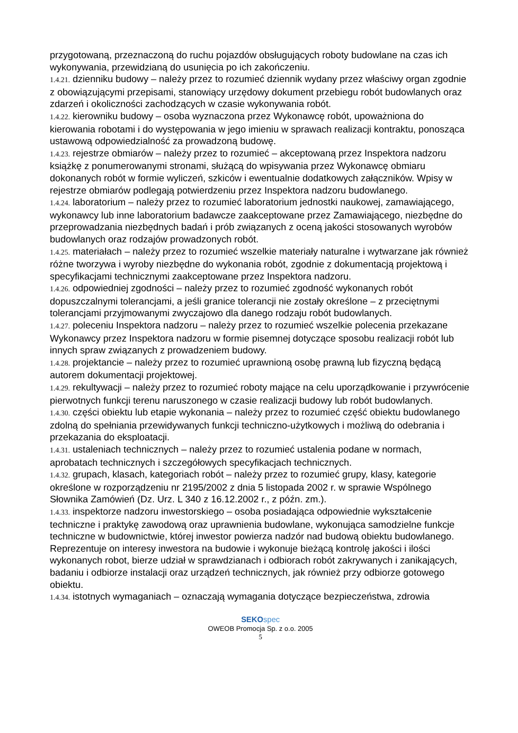przygotowaną, przeznaczoną do ruchu pojazdów obsługujących roboty budowlane na czas ich wykonywania, przewidzianą do usunięcia po ich zakończeniu.
1.4.21. dzienniku budowy – należy przez to rozumieć dziennik wydany przez właściwy organ zgodnie z obowiązującymi przepisami, stanowiący urzędowy dokument przebiegu robót budowlanych oraz zdarzeń i okoliczności zachodzących w czasie wykonywania robót.
1.4.22. kierowniku budowy – osoba wyznaczona przez Wykonawcę robót, upoważniona do kierowania robotami i do występowania w jego imieniu w sprawach realizacji kontraktu, ponosząca ustawową odpowiedzialność za prowadzoną budowę.
1.4.23. rejestrze obmiarów – należy przez to rozumieć – akceptowaną przez Inspektora nadzoru książkę z ponumerowanymi stronami, służącą do wpisywania przez Wykonawcę obmiaru dokonanych robót w formie wyliczeń, szkiców i ewentualnie dodatkowych załączników. Wpisy w rejestrze obmiarów podlegają potwierdzeniu przez Inspektora nadzoru budowlanego.
1.4.24. laboratorium – należy przez to rozumieć laboratorium jednostki naukowej, zamawiającego, wykonawcy lub inne laboratorium badawcze zaakceptowane przez Zamawiającego, niezbędne do przeprowadzania niezbędnych badań i prób związanych z oceną jakości stosowanych wyrobów budowlanych oraz rodzajów prowadzonych robót.
1.4.25. materiałach – należy przez to rozumieć wszelkie materiały naturalne i wytwarzane jak również różne tworzywa i wyroby niezbędne do wykonania robót, zgodnie z dokumentacją projektową i specyfikacjami technicznymi zaakceptowane przez Inspektora nadzoru.
1.4.26. odpowiedniej zgodności – należy przez to rozumieć zgodność wykonanych robót dopuszczalnymi tolerancjami, a jeśli granice tolerancji nie zostały określone – z przeciętnymi tolerancjami przyjmowanymi zwyczajowo dla danego rodzaju robót budowlanych.
1.4.27. poleceniu Inspektora nadzoru – należy przez to rozumieć wszelkie polecenia przekazane Wykonawcy przez Inspektora nadzoru w formie pisemnej dotyczące sposobu realizacji robót lub innych spraw związanych z prowadzeniem budowy.
1.4.28. projektancie – należy przez to rozumieć uprawnioną osobę prawną lub fizyczną będącą autorem dokumentacji projektowej.
1.4.29. rekultywacji – należy przez to rozumieć roboty mające na celu uporządkowanie i przywrócenie pierwotnych funkcji terenu naruszonego w czasie realizacji budowy lub robót budowlanych.
1.4.30. części obiektu lub etapie wykonania – należy przez to rozumieć część obiektu budowlanego zdolną do spełniania przewidywanych funkcji techniczno-użytkowych i możliwą do odebrania i przekazania do eksploatacji.
1.4.31. ustaleniach technicznych – należy przez to rozumieć ustalenia podane w normach, aprobatach technicznych i szczegółowych specyfikacjach technicznych.
1.4.32. grupach, klasach, kategoriach robót – należy przez to rozumieć grupy, klasy, kategorie określone w rozporządzeniu nr 2195/2002 z dnia 5 listopada 2002 r. w sprawie Wspólnego Słownika Zamówień (Dz. Urz. L 340 z 16.12.2002 r., z późn. zm.).
1.4.33. inspektorze nadzoru inwestorskiego – osoba posiadająca odpowiednie wykształcenie techniczne i praktykę zawodową oraz uprawnienia budowlane, wykonująca samodzielne funkcje techniczne w budownictwie, której inwestor powierza nadzór nad budową obiektu budowlanego. Reprezentuje on interesy inwestora na budowie i wykonuje bieżącą kontrolę jakości i ilości wykonanych robot, bierze udział w sprawdzianach i odbiorach robót zakrywanych i zanikających, badaniu i odbiorze instalacji oraz urządzeń technicznych, jak również przy odbiorze gotowego obiektu.
1.4.34. istotnych wymaganiach – oznaczają wymagania dotyczące bezpieczeństwa, zdrowia
SEKO spec
OWEOB Promocja Sp. z o.o. 2005
5